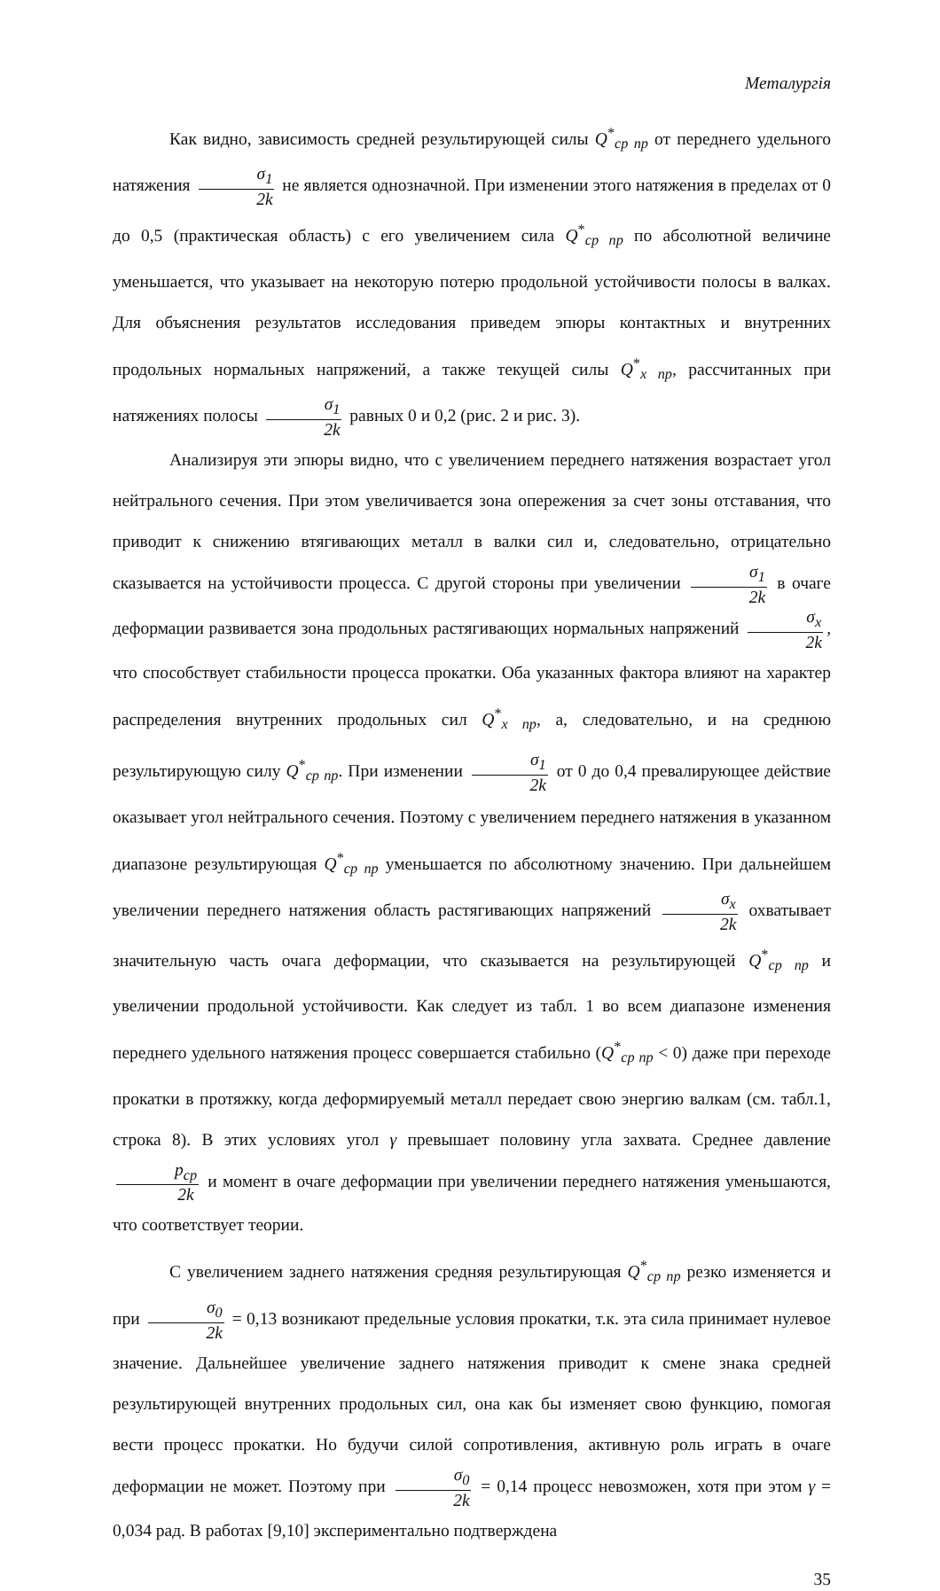Металургія
Как видно, зависимость средней результирующей силы Q<sup>*</sup><sub>ср пр</sub> от переднего удельного натяжения σ<sub>1</sub> 2k не является однозначной. При изменении этого натяжения в пределах от 0 до 0,5 (практическая область) с его увеличением сила Q<sup>*</sup><sub>ср пр</sub> по абсолютной величине уменьшается, что указывает на некоторую потерю продольной устойчивости полосы в валках. Для объяснения результатов исследования приведем эпюры контактных и внутренних продольных нормальных напряжений, а также текущей силы Q<sup>*</sup><sub>x пр</sub>, рассчитанных при натяжениях полосы σ<sub>1</sub> 2k равных 0 и 0,2 (рис. 2 и рис. 3).
Анализируя эти эпюры видно, что с увеличением переднего натяжения возрастает угол нейтрального сечения. При этом увеличивается зона опережения за счет зоны отставания, что приводит к снижению втягивающих металл в валки сил и, следовательно, отрицательно сказывается на устойчивости процесса. С другой стороны при увеличении σ<sub>1</sub> 2k в очаге деформации развивается зона продольных растягивающих нормальных напряжений σ<sub>x</sub> 2k, что способствует стабильности процесса прокатки. Оба указанных фактора влияют на характер распределения внутренних продольных сил Q<sup>*</sup><sub>x пр</sub>, а, следовательно, и на среднюю результирующую силу Q<sup>*</sup><sub>ср пр</sub>. При изменении σ<sub>1</sub> 2k от 0 до 0,4 превалирующее действие оказывает угол нейтрального сечения. Поэтому с увеличением переднего натяжения в указанном диапазоне результирующая Q<sup>*</sup><sub>ср пр</sub> уменьшается по абсолютному значению. При дальнейшем увеличении переднего натяжения область растягивающих напряжений σ<sub>x</sub> 2k охватывает значительную часть очага деформации, что сказывается на результирующей Q<sup>*</sup><sub>ср пр</sub> и увеличении продольной устойчивости. Как следует из табл. 1 во всем диапазоне изменения переднего удельного натяжения процесс совершается стабильно (Q<sup>*</sup><sub>ср пр</sub> < 0) даже при переходе прокатки в протяжку, когда деформируемый металл передает свою энергию валкам (см. табл.1, строка 8). В этих условиях угол γ превышает половину угла захвата. Среднее давление p<sub>ср</sub> 2k и момент в очаге деформации при увеличении переднего натяжения уменьшаются, что соответствует теории.
С увеличением заднего натяжения средняя результирующая Q<sup>*</sup><sub>ср пр</sub> резко изменяется и при σ<sub>0</sub> 2k = 0,13 возникают предельные условия прокатки, т.к. эта сила принимает нулевое значение. Дальнейшее увеличение заднего натяжения приводит к смене знака средней результирующей внутренних продольных сил, она как бы изменяет свою функцию, помогая вести процесс прокатки. Но будучи силой сопротивления, активную роль играть в очаге деформации не может. Поэтому при σ<sub>0</sub> 2k = 0,14 процесс невозможен, хотя при этом γ = 0,034 рад. В работах [9,10] экспериментально подтверждена
35